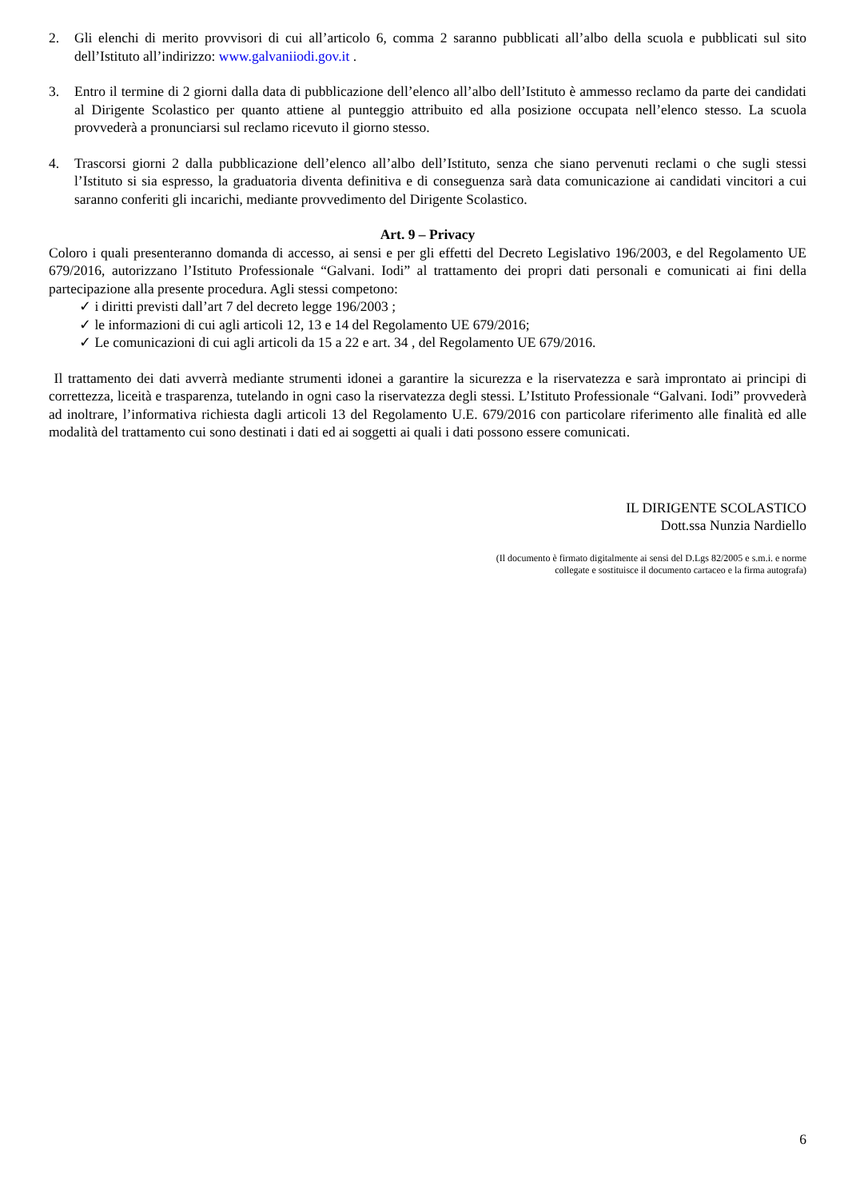2. Gli elenchi di merito provvisori di cui all’articolo 6, comma 2 saranno pubblicati all’albo della scuola e pubblicati sul sito dell’Istituto all’indirizzo: www.galvaniiodi.gov.it .
3. Entro il termine di 2 giorni dalla data di pubblicazione dell’elenco all’albo dell’Istituto è ammesso reclamo da parte dei candidati al Dirigente Scolastico per quanto attiene al punteggio attribuito ed alla posizione occupata nell’elenco stesso. La scuola provvederà a pronunciarsi sul reclamo ricevuto il giorno stesso.
4. Trascorsi giorni 2 dalla pubblicazione dell’elenco all’albo dell’Istituto, senza che siano pervenuti reclami o che sugli stessi l’Istituto si sia espresso, la graduatoria diventa definitiva e di conseguenza sarà data comunicazione ai candidati vincitori a cui saranno conferiti gli incarichi, mediante provvedimento del Dirigente Scolastico.
Art. 9 – Privacy
Coloro i quali presenteranno domanda di accesso, ai sensi e per gli effetti del Decreto Legislativo 196/2003, e del Regolamento UE 679/2016, autorizzano l’Istituto Professionale “Galvani. Iodi” al trattamento dei propri dati personali e comunicati ai fini della partecipazione alla presente procedura. Agli stessi competono:
✓ i diritti previsti dall’art 7 del decreto legge 196/2003 ;
✓ le informazioni di cui agli articoli 12, 13 e 14 del Regolamento UE 679/2016;
✓ Le comunicazioni di cui agli articoli da 15 a 22 e art. 34 , del Regolamento UE 679/2016.
Il trattamento dei dati avverrà mediante strumenti idonei a garantire la sicurezza e la riservatezza e sarà improntato ai principi di correttezza, liceità e trasparenza, tutelando in ogni caso la riservatezza degli stessi. L’Istituto Professionale “Galvani. Iodi” provvederà ad inoltrare, l’informativa richiesta dagli articoli 13 del Regolamento U.E. 679/2016 con particolare riferimento alle finalità ed alle modalità del trattamento cui sono destinati i dati ed ai soggetti ai quali i dati possono essere comunicati.
IL DIRIGENTE SCOLASTICO
Dott.ssa Nunzia Nardiello
(Il documento è firmato digitalmente ai sensi del D.Lgs 82/2005 e s.m.i. e norme
collegate e sostituisce il documento cartaceo e la firma autografa)
6